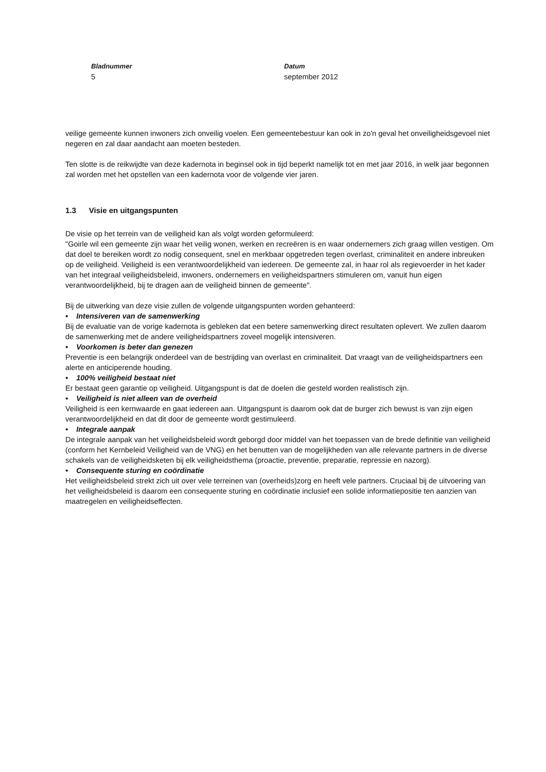Bladnummer
5
Datum
september 2012
veilige gemeente kunnen inwoners zich onveilig voelen. Een gemeentebestuur kan ook in zo'n geval het onveiligheidsgevoel niet negeren en zal daar aandacht aan moeten besteden.
Ten slotte is de reikwijdte van deze kadernota in beginsel ook in tijd beperkt namelijk tot en met jaar 2016, in welk jaar begonnen zal worden met het opstellen van een kadernota voor de volgende vier jaren.
1.3 Visie en uitgangspunten
De visie op het terrein van de veiligheid kan als volgt worden geformuleerd:
"Goirle wil een gemeente zijn waar het veilig wonen, werken en recreëren is en waar ondernemers zich graag willen vestigen. Om dat doel te bereiken wordt zo nodig consequent, snel en merkbaar opgetreden tegen overlast, criminaliteit en andere inbreuken op de veiligheid. Veiligheid is een verantwoordelijkheid van iedereen. De gemeente zal, in haar rol als regievoerder in het kader van het integraal veiligheidsbeleid, inwoners, ondernemers en veiligheidspartners stimuleren om, vanuit hun eigen verantwoordelijkheid, bij te dragen aan de veiligheid binnen de gemeente".
Bij de uitwerking van deze visie zullen de volgende uitgangspunten worden gehanteerd:
• Intensiveren van de samenwerking
Bij de evaluatie van de vorige kadernota is gebleken dat een betere samenwerking direct resultaten oplevert. We zullen daarom de samenwerking met de andere veiligheidspartners zoveel mogelijk intensiveren.
• Voorkomen is beter dan genezen
Preventie is een belangrijk onderdeel van de bestrijding van overlast en criminaliteit. Dat vraagt van de veiligheidspartners een alerte en anticiperende houding.
• 100% veiligheid bestaat niet
Er bestaat geen garantie op veiligheid. Uitgangspunt is dat de doelen die gesteld worden realistisch zijn.
• Veiligheid is niet alleen van de overheid
Veiligheid is een kernwaarde en gaat iedereen aan. Uitgangspunt is daarom ook dat de burger zich bewust is van zijn eigen verantwoordelijkheid en dat dit door de gemeente wordt gestimuleerd.
• Integrale aanpak
De integrale aanpak van het veiligheidsbeleid wordt geborgd door middel van het toepassen van de brede definitie van veiligheid (conform het Kernbeleid Veiligheid van de VNG) en het benutten van de mogelijkheden van alle relevante partners in de diverse schakels van de veiligheidsketen bij elk veiligheidsthema (proactie, preventie, preparatie, repressie en nazorg).
• Consequente sturing en coördinatie
Het veiligheidsbeleid strekt zich uit over vele terreinen van (overheids)zorg en heeft vele partners. Cruciaal bij de uitvoering van het veiligheidsbeleid is daarom een consequente sturing en coördinatie inclusief een solide informatiepositie ten aanzien van maatregelen en veiligheidseffecten.